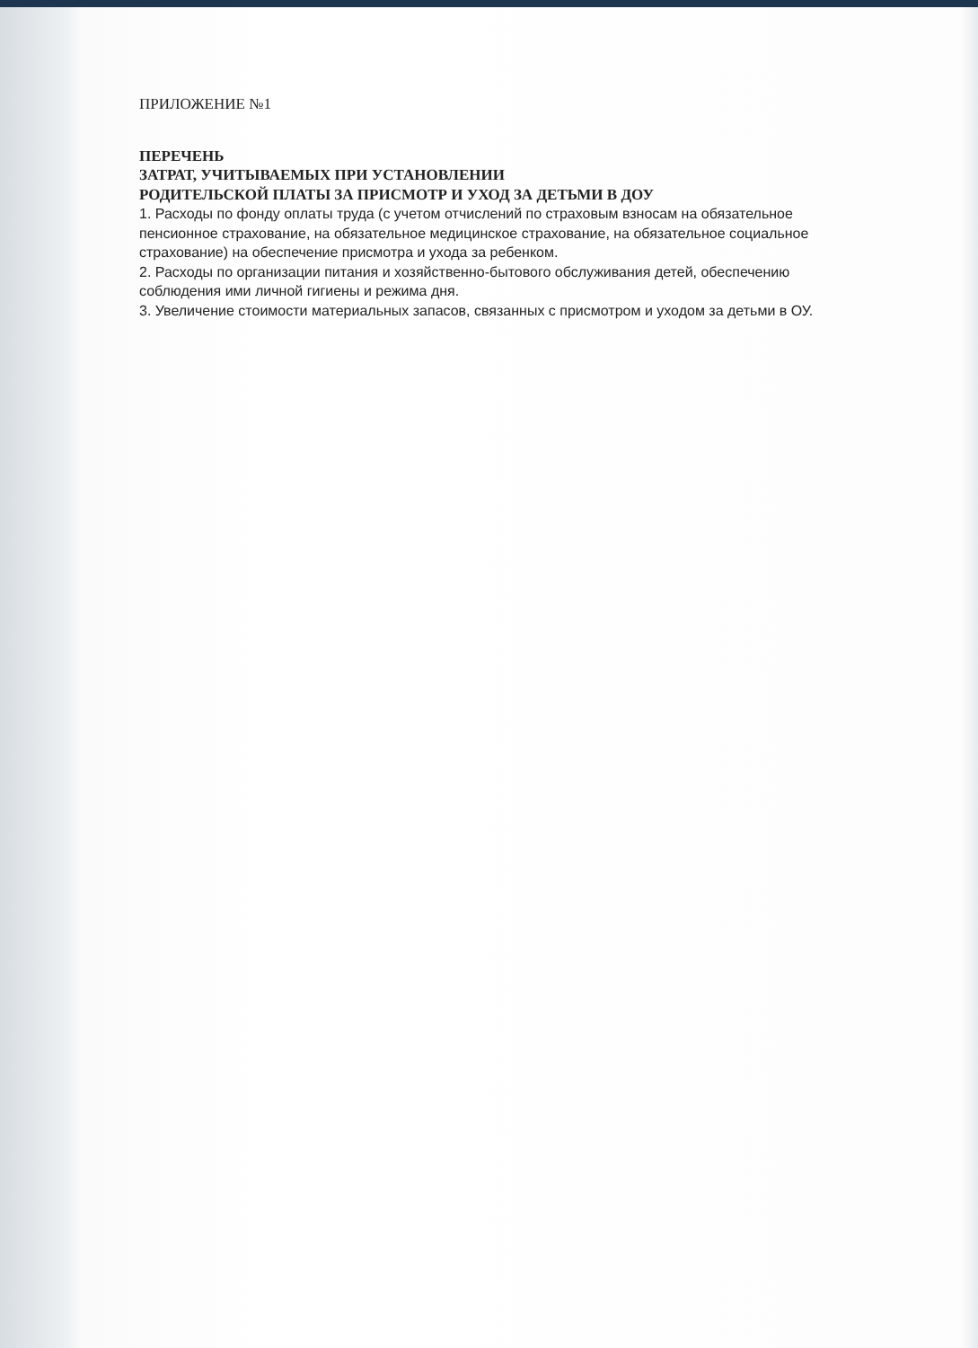ПРИЛОЖЕНИЕ №1
ПЕРЕЧЕНЬ
ЗАТРАТ, УЧИТЫВАЕМЫХ ПРИ УСТАНОВЛЕНИИ
РОДИТЕЛЬСКОЙ ПЛАТЫ ЗА ПРИСМОТР И УХОД ЗА ДЕТЬМИ В ДОУ
1. Расходы по фонду оплаты труда (с учетом отчислений по страховым взносам на обязательное пенсионное страхование, на обязательное медицинское страхование, на обязательное социальное страхование) на обеспечение присмотра и ухода за ребенком.
2. Расходы по организации питания и хозяйственно-бытового обслуживания детей, обеспечению соблюдения ими личной гигиены и режима дня.
3. Увеличение стоимости материальных запасов, связанных с присмотром и уходом за детьми в ОУ.